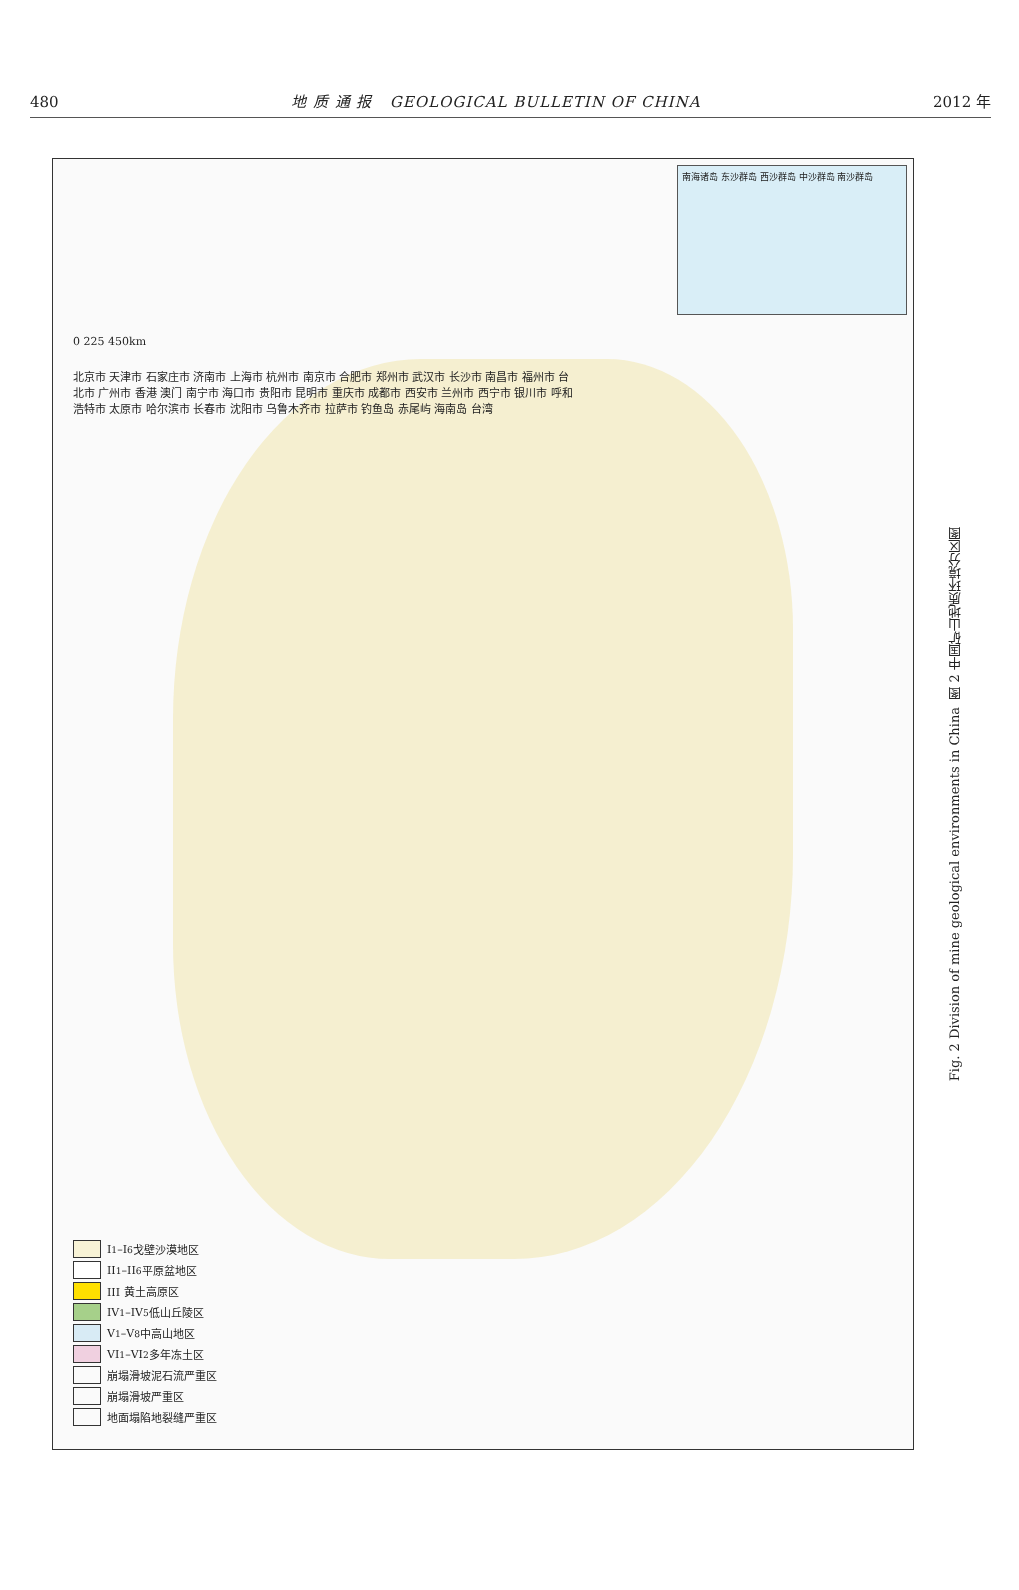480 地 质 通 报 GEOLOGICAL BULLETIN OF CHINA 2012 年
南海诸岛 东沙群岛 西沙群岛 中沙群岛 南沙群岛
0 225 450km
北京市 天津市 石家庄市 济南市 上海市 杭州市 南京市 合肥市 郑州市 武汉市 长沙市 南昌市 福州市 台北市 广州市 香港 澳门 南宁市 海口市 贵阳市 昆明市 重庆市 成都市 西安市 兰州市 西宁市 银川市 呼和浩特市 太原市 哈尔滨市 长春市 沈阳市 乌鲁木齐市 拉萨市 钓鱼岛 赤尾屿 海南岛 台湾
I<sub>1</sub>–I<sub>6</sub> 戈壁沙漠地区
II<sub>1</sub>–II<sub>6</sub> 平原盆地区
III 黄土高原区
IV<sub>1</sub>–IV<sub>5</sub> 低山丘陵区
V<sub>1</sub>–V<sub>8</sub> 中高山地区
VI<sub>1</sub>–VI<sub>2</sub> 多年冻土区
崩塌滑坡泥石流严重区
崩塌滑坡严重区
地面塌陷地裂缝严重区
图 2 中国矿山地质环境分区图
Fig. 2 Division of mine geological environments in China